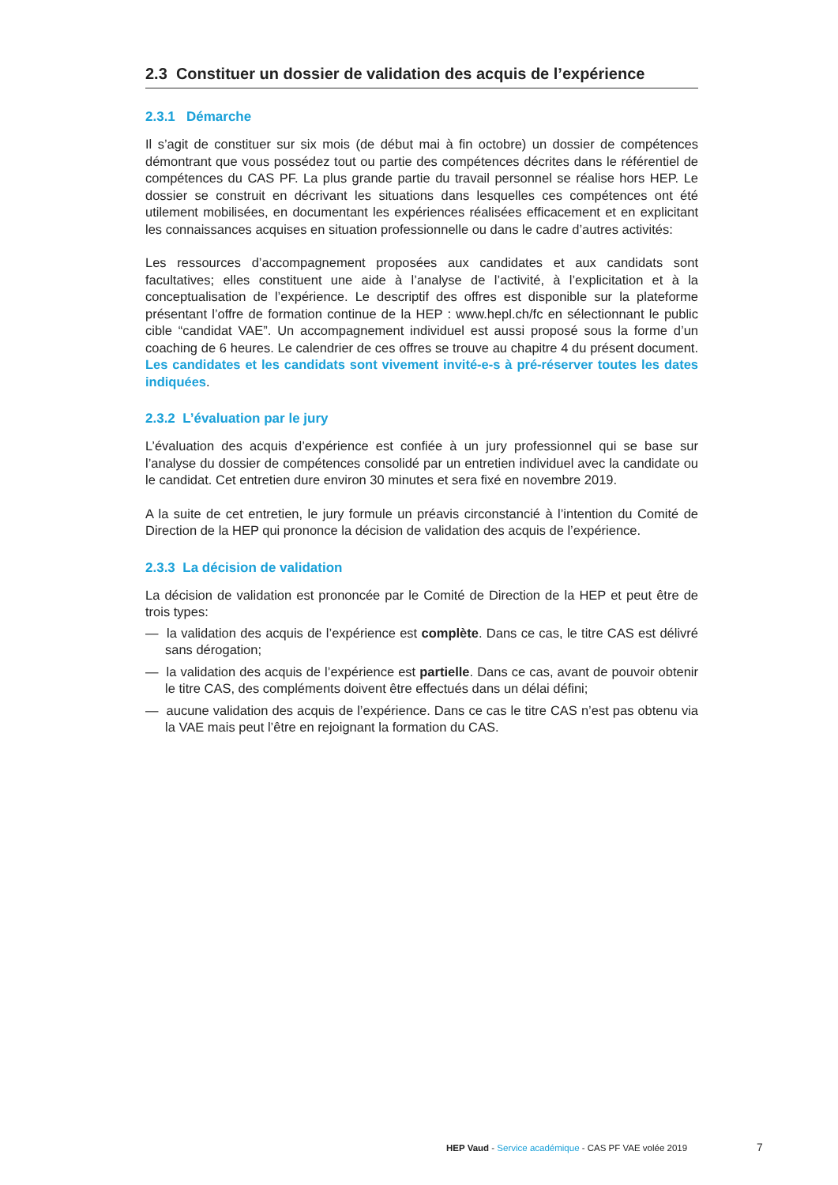2.3 Constituer un dossier de validation des acquis de l’expérience
2.3.1 Démarche
Il s’agit de constituer sur six mois (de début mai à fin octobre) un dossier de compétences démontrant que vous possédez tout ou partie des compétences décrites dans le référentiel de compétences du CAS PF. La plus grande partie du travail personnel se réalise hors HEP. Le dossier se construit en décrivant les situations dans lesquelles ces compétences ont été utilement mobilisées, en documentant les expériences réalisées efficacement et en explicitant les connaissances acquises en situation professionnelle ou dans le cadre d’autres activités:
Les ressources d’accompagnement proposées aux candidates et aux candidats sont facultatives; elles constituent une aide à l’analyse de l’activité, à l’explicitation et à la conceptualisation de l’expérience. Le descriptif des offres est disponible sur la plateforme présentant l’offre de formation continue de la HEP : www.hepl.ch/fc en sélectionnant le public cible “candidat VAE”. Un accompagnement individuel est aussi proposé sous la forme d’un coaching de 6 heures. Le calendrier de ces offres se trouve au chapitre 4 du présent document. Les candidates et les candidats sont vivement invité-e-s à pré-réserver toutes les dates indiquées.
2.3.2 L’évaluation par le jury
L’évaluation des acquis d’expérience est confiée à un jury professionnel qui se base sur l’analyse du dossier de compétences consolidé par un entretien individuel avec la candidate ou le candidat. Cet entretien dure environ 30 minutes et sera fixé en novembre 2019.
A la suite de cet entretien, le jury formule un préavis circonstancié à l’intention du Comité de Direction de la HEP qui prononce la décision de validation des acquis de l’expérience.
2.3.3 La décision de validation
La décision de validation est prononcée par le Comité de Direction de la HEP et peut être de trois types:
— la validation des acquis de l’expérience est complète. Dans ce cas, le titre CAS est délivré sans dérogation;
— la validation des acquis de l’expérience est partielle. Dans ce cas, avant de pouvoir obtenir le titre CAS, des compléments doivent être effectués dans un délai défini;
— aucune validation des acquis de l’expérience. Dans ce cas le titre CAS n’est pas obtenu via la VAE mais peut l’être en rejoignant la formation du CAS.
HEP Vaud - Service académique - CAS PF VAE volée 2019
7